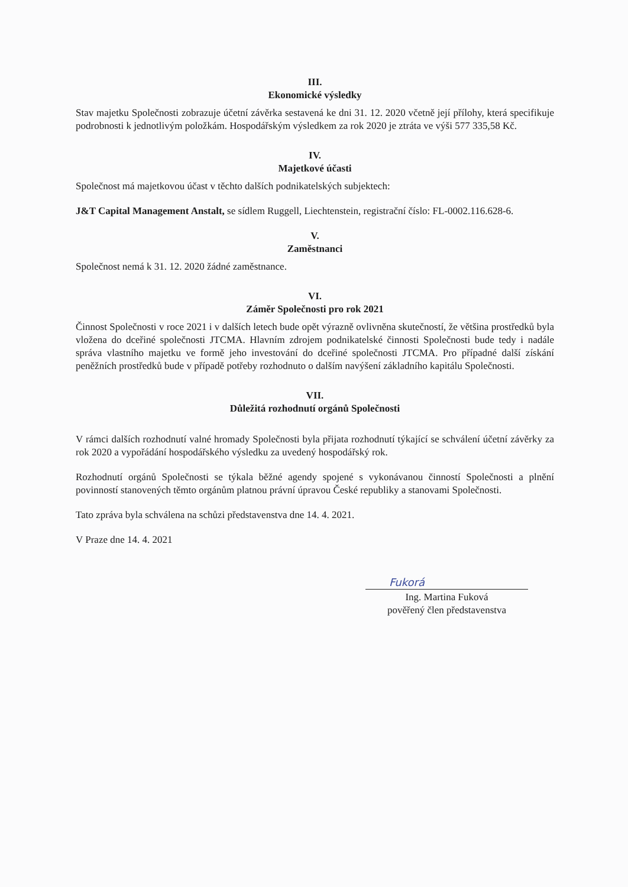III.
Ekonomické výsledky
Stav majetku Společnosti zobrazuje účetní závěrka sestavená ke dni 31. 12. 2020 včetně její přílohy, která specifikuje podrobnosti k jednotlivým položkám. Hospodářským výsledkem za rok 2020 je ztráta ve výši 577 335,58 Kč.
IV.
Majetkové účasti
Společnost má majetkovou účast v těchto dalších podnikatelských subjektech:
J&T Capital Management Anstalt, se sídlem Ruggell, Liechtenstein, registrační číslo: FL-0002.116.628-6.
V.
Zaměstnanci
Společnost nemá k 31. 12. 2020 žádné zaměstnance.
VI.
Záměr Společnosti pro rok 2021
Činnost Společnosti v roce 2021 i v dalších letech bude opět výrazně ovlivněna skutečností, že většina prostředků byla vložena do dceřiné společnosti JTCMA. Hlavním zdrojem podnikatelské činnosti Společnosti bude tedy i nadále správa vlastního majetku ve formě jeho investování do dceřiné společnosti JTCMA. Pro případné další získání peněžních prostředků bude v případě potřeby rozhodnuto o dalším navýšení základního kapitálu Společnosti.
VII.
Důležitá rozhodnutí orgánů Společnosti
V rámci dalších rozhodnutí valné hromady Společnosti byla přijata rozhodnutí týkající se schválení účetní závěrky za rok 2020 a vypořádání hospodářského výsledku za uvedený hospodářský rok.
Rozhodnutí orgánů Společnosti se týkala běžné agendy spojené s vykonávanou činností Společnosti a plnění povinností stanovených těmto orgánům platnou právní úpravou České republiky a stanovami Společnosti.
Tato zpráva byla schválena na schůzi představenstva dne 14. 4. 2021.
V Praze dne 14. 4. 2021
Fukorá
Ing. Martina Fuková
pověřený člen představenstva